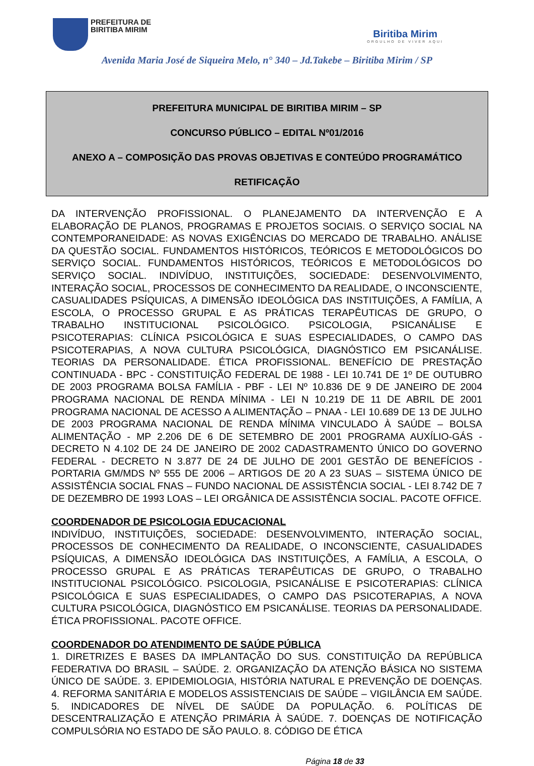PREFEITURA DE
BIRITIBA MIRIM
Biritiba Mirim
ORGULHO DE VIVER AQUI
Avenida Maria José de Siqueira Melo, n° 340 – Jd.Takebe – Biritiba Mirim / SP
PREFEITURA MUNICIPAL DE BIRITIBA MIRIM – SP
CONCURSO PÚBLICO – EDITAL Nº01/2016
ANEXO A – COMPOSIÇÃO DAS PROVAS OBJETIVAS E CONTEÚDO PROGRAMÁTICO
RETIFICAÇÃO
DA INTERVENÇÃO PROFISSIONAL. O PLANEJAMENTO DA INTERVENÇÃO E A ELABORAÇÃO DE PLANOS, PROGRAMAS E PROJETOS SOCIAIS. O SERVIÇO SOCIAL NA CONTEMPORANEIDADE: AS NOVAS EXIGÊNCIAS DO MERCADO DE TRABALHO. ANÁLISE DA QUESTÃO SOCIAL. FUNDAMENTOS HISTÓRICOS, TEÓRICOS E METODOLÓGICOS DO SERVIÇO SOCIAL. FUNDAMENTOS HISTÓRICOS, TEÓRICOS E METODOLÓGICOS DO SERVIÇO SOCIAL. INDIVÍDUO, INSTITUIÇÕES, SOCIEDADE: DESENVOLVIMENTO, INTERAÇÃO SOCIAL, PROCESSOS DE CONHECIMENTO DA REALIDADE, O INCONSCIENTE, CASUALIDADES PSÍQUICAS, A DIMENSÃO IDEOLÓGICA DAS INSTITUIÇÕES, A FAMÍLIA, A ESCOLA, O PROCESSO GRUPAL E AS PRÁTICAS TERAPÊUTICAS DE GRUPO, O TRABALHO INSTITUCIONAL PSICOLÓGICO. PSICOLOGIA, PSICANÁLISE E PSICOTERAPIAS: CLÍNICA PSICOLÓGICA E SUAS ESPECIALIDADES, O CAMPO DAS PSICOTERAPIAS, A NOVA CULTURA PSICOLÓGICA, DIAGNÓSTICO EM PSICANÁLISE. TEORIAS DA PERSONALIDADE. ÉTICA PROFISSIONAL. BENEFÍCIO DE PRESTAÇÃO CONTINUADA - BPC - CONSTITUIÇÃO FEDERAL DE 1988 - LEI 10.741 DE 1º DE OUTUBRO DE 2003 PROGRAMA BOLSA FAMÍLIA - PBF - LEI Nº 10.836 DE 9 DE JANEIRO DE 2004 PROGRAMA NACIONAL DE RENDA MÍNIMA - LEI N 10.219 DE 11 DE ABRIL DE 2001 PROGRAMA NACIONAL DE ACESSO A ALIMENTAÇÃO – PNAA - LEI 10.689 DE 13 DE JULHO DE 2003 PROGRAMA NACIONAL DE RENDA MÍNIMA VINCULADO À SAÚDE – BOLSA ALIMENTAÇÃO - MP 2.206 DE 6 DE SETEMBRO DE 2001 PROGRAMA AUXÍLIO-GÁS - DECRETO N 4.102 DE 24 DE JANEIRO DE 2002 CADASTRAMENTO ÚNICO DO GOVERNO FEDERAL - DECRETO N 3.877 DE 24 DE JULHO DE 2001 GESTÃO DE BENEFÍCIOS - PORTARIA GM/MDS Nº 555 DE 2006 – ARTIGOS DE 20 A 23 SUAS – SISTEMA ÚNICO DE ASSISTÊNCIA SOCIAL FNAS – FUNDO NACIONAL DE ASSISTÊNCIA SOCIAL - LEI 8.742 DE 7 DE DEZEMBRO DE 1993 LOAS – LEI ORGÂNICA DE ASSISTÊNCIA SOCIAL. PACOTE OFFICE.
COORDENADOR DE PSICOLOGIA EDUCACIONAL
INDIVÍDUO, INSTITUIÇÕES, SOCIEDADE: DESENVOLVIMENTO, INTERAÇÃO SOCIAL, PROCESSOS DE CONHECIMENTO DA REALIDADE, O INCONSCIENTE, CASUALIDADES PSÍQUICAS, A DIMENSÃO IDEOLÓGICA DAS INSTITUIÇÕES, A FAMÍLIA, A ESCOLA, O PROCESSO GRUPAL E AS PRÁTICAS TERAPÊUTICAS DE GRUPO, O TRABALHO INSTITUCIONAL PSICOLÓGICO. PSICOLOGIA, PSICANÁLISE E PSICOTERAPIAS: CLÍNICA PSICOLÓGICA E SUAS ESPECIALIDADES, O CAMPO DAS PSICOTERAPIAS, A NOVA CULTURA PSICOLÓGICA, DIAGNÓSTICO EM PSICANÁLISE. TEORIAS DA PERSONALIDADE. ÉTICA PROFISSIONAL. PACOTE OFFICE.
COORDENADOR DO ATENDIMENTO DE SAÚDE PÚBLICA
1. DIRETRIZES E BASES DA IMPLANTAÇÃO DO SUS. CONSTITUIÇÃO DA REPÚBLICA FEDERATIVA DO BRASIL – SAÚDE. 2. ORGANIZAÇÃO DA ATENÇÃO BÁSICA NO SISTEMA ÚNICO DE SAÚDE. 3. EPIDEMIOLOGIA, HISTÓRIA NATURAL E PREVENÇÃO DE DOENÇAS. 4. REFORMA SANITÁRIA E MODELOS ASSISTENCIAIS DE SAÚDE – VIGILÂNCIA EM SAÚDE. 5. INDICADORES DE NÍVEL DE SAÚDE DA POPULAÇÃO. 6. POLÍTICAS DE DESCENTRALIZAÇÃO E ATENÇÃO PRIMÁRIA À SAÚDE. 7. DOENÇAS DE NOTIFICAÇÃO COMPULSÓRIA NO ESTADO DE SÃO PAULO. 8. CÓDIGO DE ÉTICA
Página 18 de 33